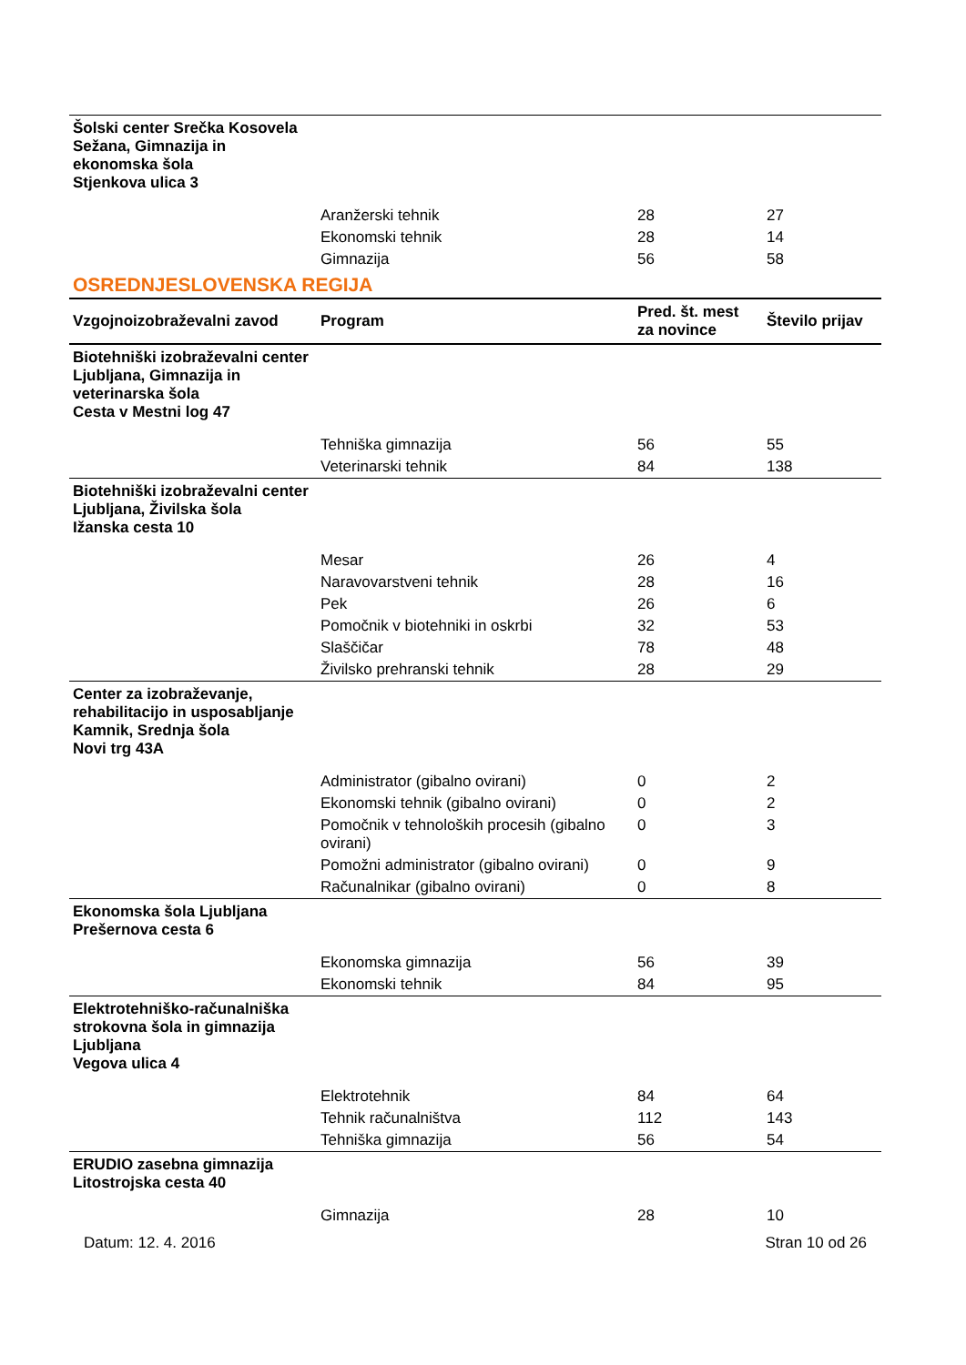| Šolski center Srečka Kosovela Sežana, Gimnazija in ekonomska šola Stjenkova ulica 3 | | | |
| | Aranžerski tehnik | 28 | 27 |
| | Ekonomski tehnik | 28 | 14 |
| | Gimnazija | 56 | 58 |
| OSREDNJESLOVENSKA REGIJA | | | |
| Vzgojnoizobraževalni zavod | Program | Pred. št. mest za novince | Število prijav |
| Biotehniški izobraževalni center Ljubljana, Gimnazija in veterinarska šola Cesta v Mestni log 47 | | | |
| | Tehniška gimnazija | 56 | 55 |
| | Veterinarski tehnik | 84 | 138 |
| Biotehniški izobraževalni center Ljubljana, Živilska šola Ižanska cesta 10 | | | |
| | Mesar | 26 | 4 |
| | Naravovarstveni tehnik | 28 | 16 |
| | Pek | 26 | 6 |
| | Pomočnik v biotehniki in oskrbi | 32 | 53 |
| | Slaščičar | 78 | 48 |
| | Živilsko prehranski tehnik | 28 | 29 |
| Center za izobraževanje, rehabilitacijo in usposabljanje Kamnik, Srednja šola Novi trg 43A | | | |
| | Administrator (gibalno ovirani) | 0 | 2 |
| | Ekonomski tehnik (gibalno ovirani) | 0 | 2 |
| | Pomočnik v tehnoloških procesih (gibalno ovirani) | 0 | 3 |
| | Pomožni administrator (gibalno ovirani) | 0 | 9 |
| | Računalnikar (gibalno ovirani) | 0 | 8 |
| Ekonomska šola Ljubljana Prešernova cesta 6 | | | |
| | Ekonomska gimnazija | 56 | 39 |
| | Ekonomski tehnik | 84 | 95 |
| Elektrotehniško-računalniška strokovna šola in gimnazija Ljubljana Vegova ulica 4 | | | |
| | Elektrotehnik | 84 | 64 |
| | Tehnik računalništva | 112 | 143 |
| | Tehniška gimnazija | 56 | 54 |
| ERUDIO zasebna gimnazija Litostrojska cesta 40 | | | |
| | Gimnazija | 28 | 10 |
Datum: 12. 4. 2016 Stran 10 od 26